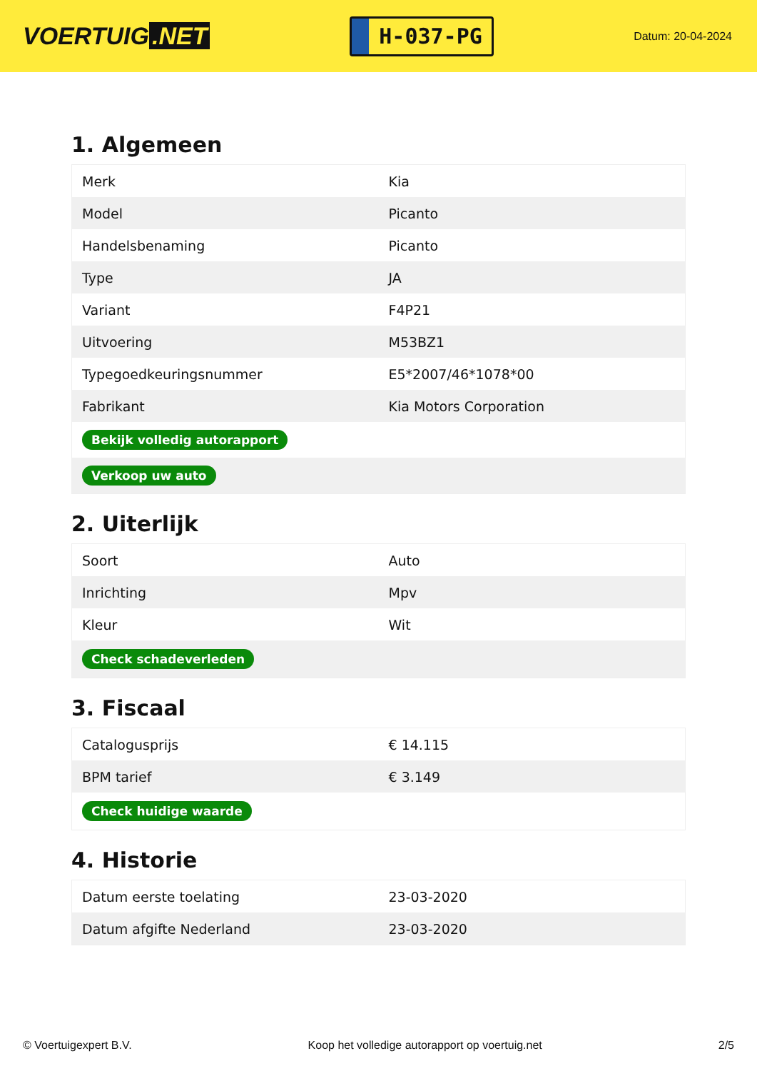VOERTUIG.NET
H-037-PG
Datum: 20-04-2024
1. Algemeen
| Merk | Kia |
| Model | Picanto |
| Handelsbenaming | Picanto |
| Type | JA |
| Variant | F4P21 |
| Uitvoering | M53BZ1 |
| Typegoedkeuringsnummer | E5*2007/46*1078*00 |
| Fabrikant | Kia Motors Corporation |
| Bekijk volledig autorapport | |
| Verkoop uw auto | |
2. Uiterlijk
| Soort | Auto |
| Inrichting | Mpv |
| Kleur | Wit |
| Check schadeverleden | |
3. Fiscaal
| Catalogusprijs | € 14.115 |
| BPM tarief | € 3.149 |
| Check huidige waarde | |
4. Historie
| Datum eerste toelating | 23-03-2020 |
| Datum afgifte Nederland | 23-03-2020 |
© Voertuigexpert B.V. Koop het volledige autorapport op voertuig.net 2/5